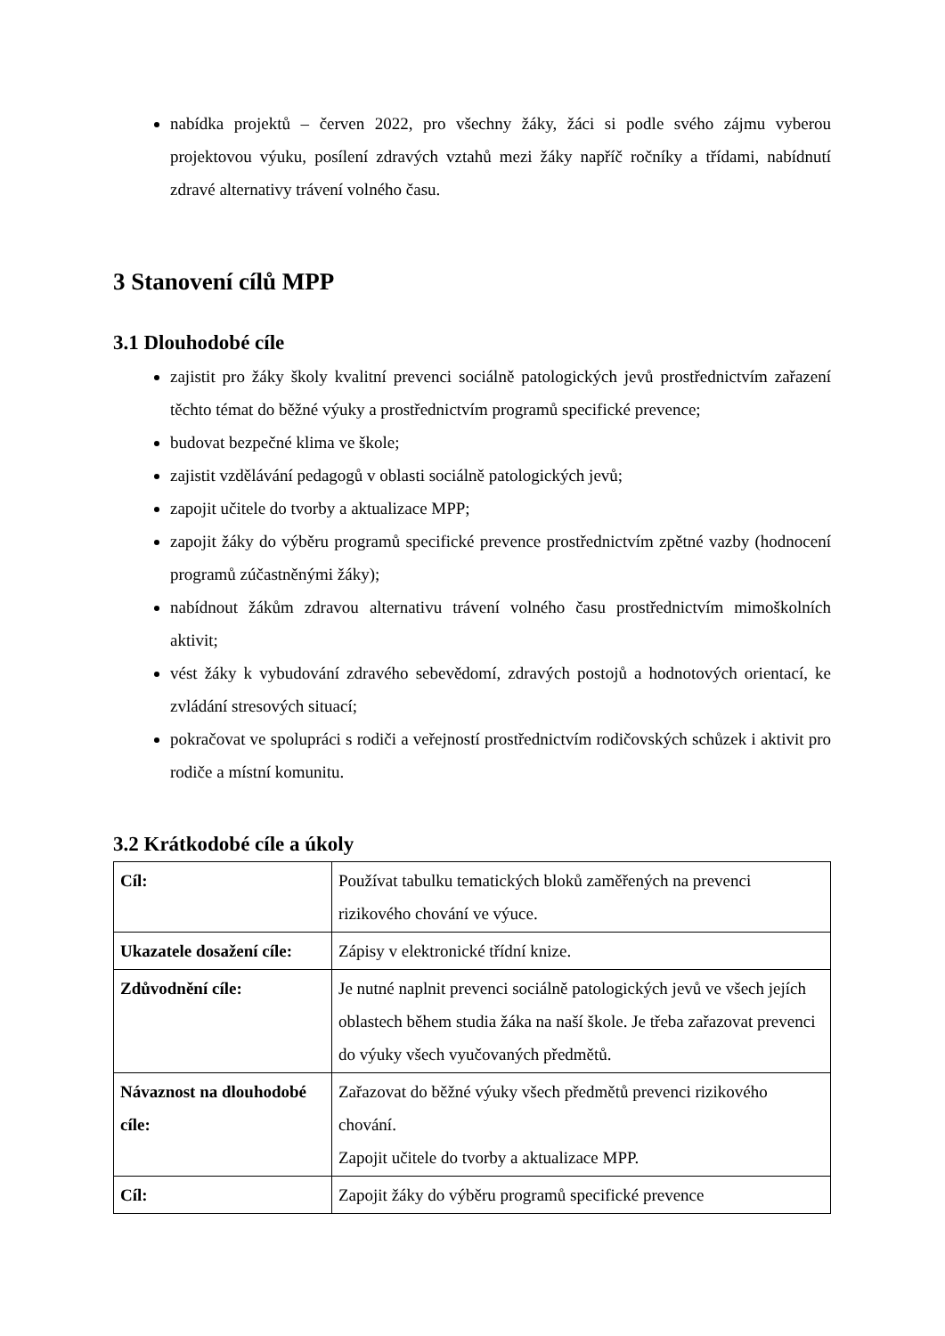nabídka projektů – červen 2022, pro všechny žáky, žáci si podle svého zájmu vyberou projektovou výuku, posílení zdravých vztahů mezi žáky napříč ročníky a třídami, nabídnutí zdravé alternativy trávení volného času.
3 Stanovení cílů MPP
3.1 Dlouhodobé cíle
zajistit pro žáky školy kvalitní prevenci sociálně patologických jevů prostřednictvím zařazení těchto témat do běžné výuky a prostřednictvím programů specifické prevence;
budovat bezpečné klima ve škole;
zajistit vzdělávání pedagogů v oblasti sociálně patologických jevů;
zapojit učitele do tvorby a aktualizace MPP;
zapojit žáky do výběru programů specifické prevence prostřednictvím zpětné vazby (hodnocení programů zúčastněnými žáky);
nabídnout žákům zdravou alternativu trávení volného času prostřednictvím mimoškolních aktivit;
vést žáky k vybudování zdravého sebevědomí, zdravých postojů a hodnotových orientací, ke zvládání stresových situací;
pokračovat ve spolupráci s rodiči a veřejností prostřednictvím rodičovských schůzek i aktivit pro rodiče a místní komunitu.
3.2 Krátkodobé cíle a úkoly
| Cíl: | Používat tabulku tematických bloků zaměřených na prevenci rizikového chování ve výuce. |
| Ukazatele dosažení cíle: | Zápisy v elektronické třídní knize. |
| Zdůvodnění cíle: | Je nutné naplnit prevenci sociálně patologických jevů ve všech jejích oblastech během studia žáka na naší škole. Je třeba zařazovat prevenci do výuky všech vyučovaných předmětů. |
| Návaznost na dlouhodobé cíle: | Zařazovat do běžné výuky všech předmětů prevenci rizikového chování. Zapojit učitele do tvorby a aktualizace MPP. |
| Cíl: | Zapojit žáky do výběru programů specifické prevence |